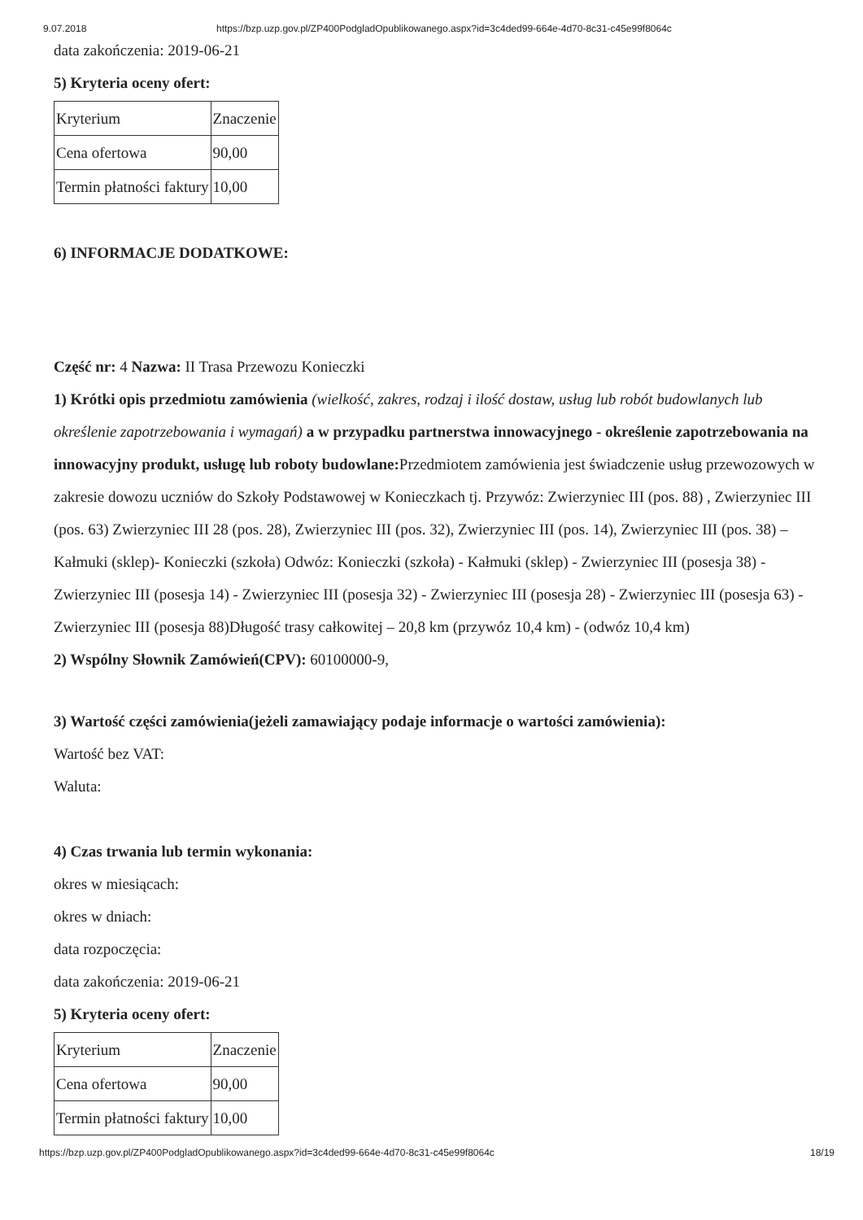9.07.2018 https://bzp.uzp.gov.pl/ZP400PodgladOpublikowanego.aspx?id=3c4ded99-664e-4d70-8c31-c45e99f8064c
data zakończenia: 2019-06-21
5) Kryteria oceny ofert:
| Kryterium | Znaczenie |
| Cena ofertowa | 90,00 |
| Termin płatności faktury | 10,00 |
6) INFORMACJE DODATKOWE:
Część nr: 4 Nazwa: II Trasa Przewozu Konieczki
1) Krótki opis przedmiotu zamówienia (wielkość, zakres, rodzaj i ilość dostaw, usług lub robót budowlanych lub określenie zapotrzebowania i wymagań) a w przypadku partnerstwa innowacyjnego - określenie zapotrzebowania na innowacyjny produkt, usługę lub roboty budowlane: Przedmiotem zamówienia jest świadczenie usług przewozowych w zakresie dowozu uczniów do Szkoły Podstawowej w Konieczkach tj. Przywóz: Zwierzyniec III (pos. 88) , Zwierzyniec III (pos. 63) Zwierzyniec III 28 (pos. 28), Zwierzyniec III (pos. 32), Zwierzyniec III (pos. 14), Zwierzyniec III (pos. 38) – Kałmuki (sklep)- Konieczki (szkoła) Odwóz: Konieczki (szkoła) - Kałmuki (sklep) - Zwierzyniec III (posesja 38) - Zwierzyniec III (posesja 14) - Zwierzyniec III (posesja 32) - Zwierzyniec III (posesja 28) - Zwierzyniec III (posesja 63) - Zwierzyniec III (posesja 88)Długość trasy całkowitej – 20,8 km (przywóz 10,4 km) - (odwóz 10,4 km)
2) Wspólny Słownik Zamówień(CPV): 60100000-9,
3) Wartość części zamówienia(jeżeli zamawiający podaje informacje o wartości zamówienia):
Wartość bez VAT:
Waluta:
4) Czas trwania lub termin wykonania:
okres w miesiącach:
okres w dniach:
data rozpoczęcia:
data zakończenia: 2019-06-21
5) Kryteria oceny ofert:
| Kryterium | Znaczenie |
| Cena ofertowa | 90,00 |
| Termin płatności faktury | 10,00 |
https://bzp.uzp.gov.pl/ZP400PodgladOpublikowanego.aspx?id=3c4ded99-664e-4d70-8c31-c45e99f8064c 18/19